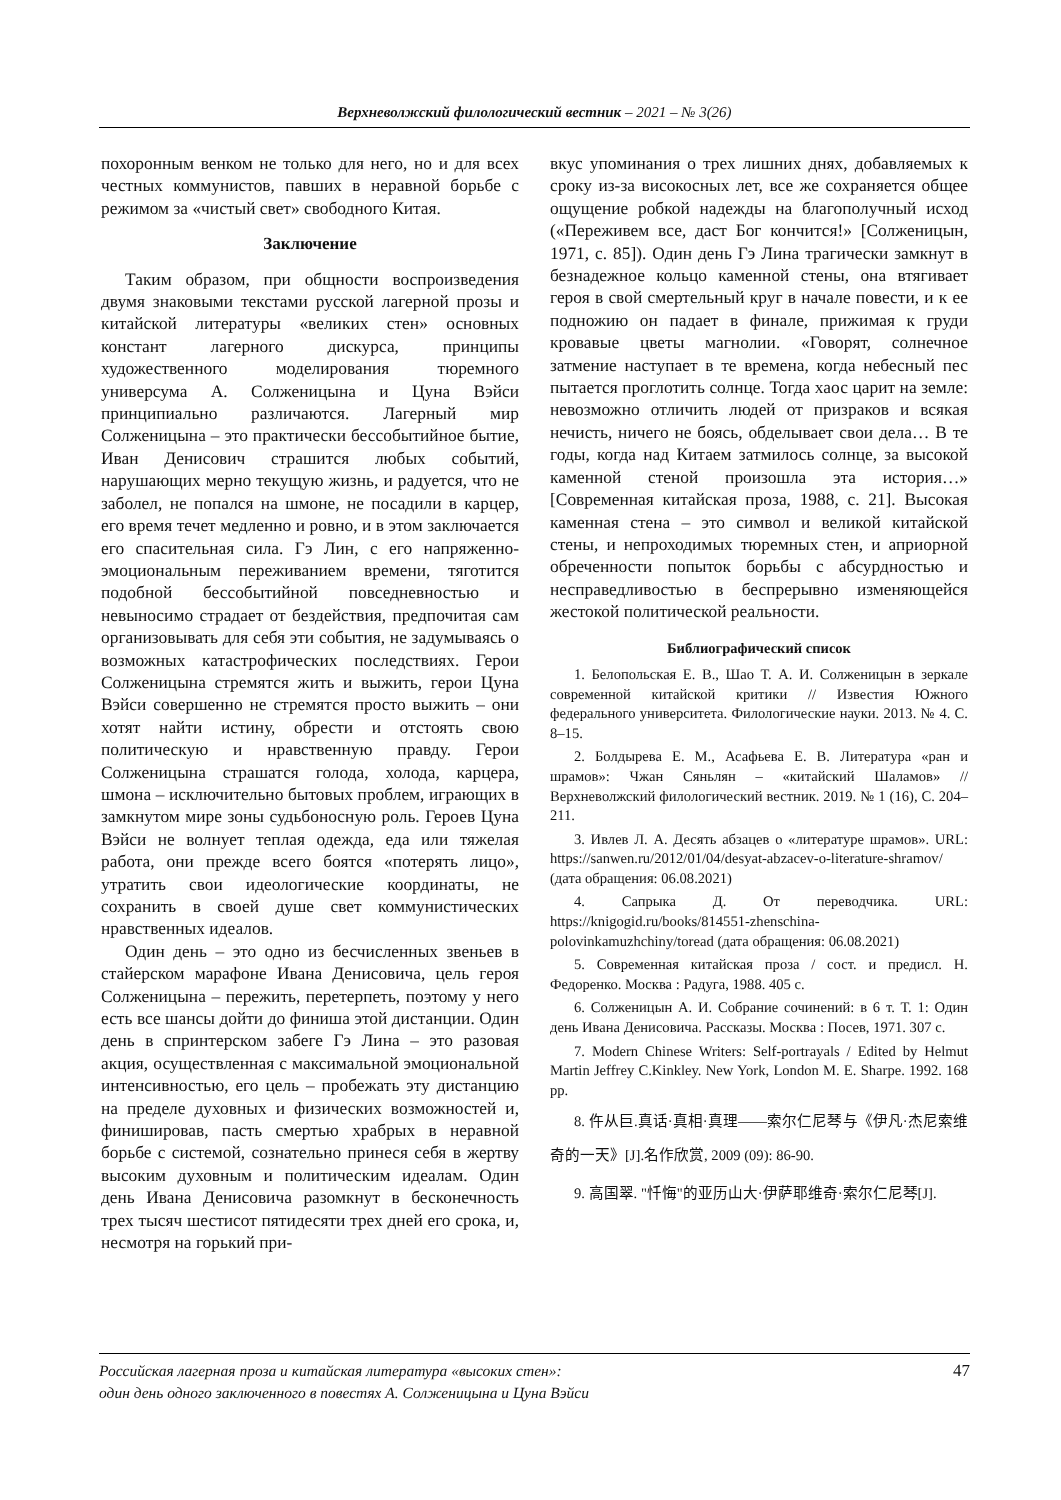Верхневолжский филологический вестник – 2021 – № 3(26)
похоронным венком не только для него, но и для всех честных коммунистов, павших в неравной борьбе с режимом за «чистый свет» свободного Китая.
Заключение
Таким образом, при общности воспроизведения двумя знаковыми текстами русской лагерной прозы и китайской литературы «великих стен» основных констант лагерного дискурса, принципы художественного моделирования тюремного универсума А. Солженицына и Цуна Вэйси принципиально различаются. Лагерный мир Солженицына – это практически бессобытийное бытие, Иван Денисович страшится любых событий, нарушающих мерно текущую жизнь, и радуется, что не заболел, не попался на шмоне, не посадили в карцер, его время течет медленно и ровно, и в этом заключается его спасительная сила. Гэ Лин, с его напряженно-эмоциональным переживанием времени, тяготится подобной бессобытийной повседневностью и невыносимо страдает от бездействия, предпочитая сам организовывать для себя эти события, не задумываясь о возможных катастрофических последствиях. Герои Солженицына стремятся жить и выжить, герои Цуна Вэйси совершенно не стремятся просто выжить – они хотят найти истину, обрести и отстоять свою политическую и нравственную правду. Герои Солженицына страшатся голода, холода, карцера, шмона – исключительно бытовых проблем, играющих в замкнутом мире зоны судьбоносную роль. Героев Цуна Вэйси не волнует теплая одежда, еда или тяжелая работа, они прежде всего боятся «потерять лицо», утратить свои идеологические координаты, не сохранить в своей душе свет коммунистических нравственных идеалов.
Один день – это одно из бесчисленных звеньев в стайерском марафоне Ивана Денисовича, цель героя Солженицына – пережить, перетерпеть, поэтому у него есть все шансы дойти до финиша этой дистанции. Один день в спринтерском забеге Гэ Лина – это разовая акция, осуществленная с максимальной эмоциональной интенсивностью, его цель – пробежать эту дистанцию на пределе духовных и физических возможностей и, финишировав, пасть смертью храбрых в неравной борьбе с системой, сознательно принеся себя в жертву высоким духовным и политическим идеалам. Один день Ивана Денисовича разомкнут в бесконечность трех тысяч шестисот пятидесяти трех дней его срока, и, несмотря на горький при-
вкус упоминания о трех лишних днях, добавляемых к сроку из-за високосных лет, все же сохраняется общее ощущение робкой надежды на благополучный исход («Переживем все, даст Бог кончится!» [Солженицын, 1971, с. 85]). Один день Гэ Лина трагически замкнут в безнадежное кольцо каменной стены, она втягивает героя в свой смертельный круг в начале повести, и к ее подножию он падает в финале, прижимая к груди кровавые цветы магнолии. «Говорят, солнечное затмение наступает в те времена, когда небесный пес пытается проглотить солнце. Тогда хаос царит на земле: невозможно отличить людей от призраков и всякая нечисть, ничего не боясь, обделывает свои дела… В те годы, когда над Китаем затмилось солнце, за высокой каменной стеной произошла эта история…» [Современная китайская проза, 1988, с. 21]. Высокая каменная стена – это символ и великой китайской стены, и непроходимых тюремных стен, и априорной обреченности попыток борьбы с абсурдностью и несправедливостью в беспрерывно изменяющейся жестокой политической реальности.
Библиографический список
1. Белопольская Е. В., Шао Т. А. И. Солженицын в зеркале современной китайской критики // Известия Южного федерального университета. Филологические науки. 2013. № 4. С. 8–15.
2. Болдырева Е. М., Асафьева Е. В. Литература «ран и шрамов»: Чжан Сяньлян – «китайский Шаламов» // Верхневолжский филологический вестник. 2019. № 1 (16), С. 204–211.
3. Ивлев Л. А. Десять абзацев о «литературе шрамов». URL: https://sanwen.ru/2012/01/04/desyat-abzacev-o-literature-shramov/ (дата обращения: 06.08.2021)
4. Сапрыка Д. От переводчика. URL: https://knigogid.ru/books/814551-zhenschina-polovinkamuzhchiny/toread (дата обращения: 06.08.2021)
5. Современная китайская проза / сост. и предисл. Н. Федоренко. Москва : Радуга, 1988. 405 с.
6. Солженицын А. И. Собрание сочинений: в 6 т. Т. 1: Один день Ивана Денисовича. Рассказы. Москва : Посев, 1971. 307 с.
7. Modern Chinese Writers: Self-portrayals / Edited by Helmut Martin Jeffrey C.Kinkley. New York, London M. E. Sharpe. 1992. 168 pp.
8. 仵从巨.真话·真相·真理——索尔仁尼琴与《伊凡·杰尼索维奇的一天》[J].名作欣赏, 2009 (09): 86-90.
9. 高国翠. "忏悔"的亚历山大·伊萨耶维奇·索尔仁尼琴[J].
Российская лагерная проза и китайская литература «высоких стен»:
один день одного заключенного в повестях А. Солженицына и Цуна Вэйси 47